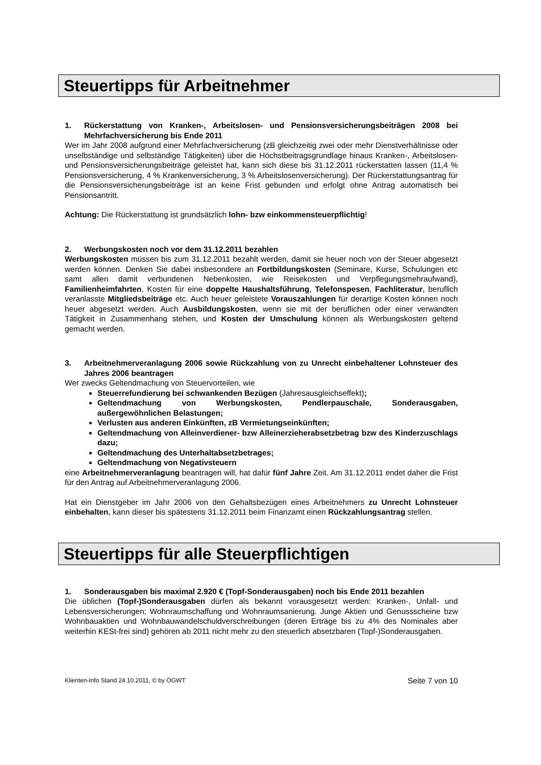Steuertipps für Arbeitnehmer
1. Rückerstattung von Kranken-, Arbeitslosen- und Pensionsversicherungsbeiträgen 2008 bei Mehrfachversicherung bis Ende 2011
Wer im Jahr 2008 aufgrund einer Mehrfachversicherung (zB gleichzeitig zwei oder mehr Dienstverhältnisse oder unselbständige und selbständige Tätigkeiten) über die Höchstbeitragsgrundlage hinaus Kranken-, Arbeitslosen- und Pensionsversicherungsbeiträge geleistet hat, kann sich diese bis 31.12.2011 rückerstatten lassen (11,4 % Pensionsversicherung, 4 % Krankenversicherung, 3 % Arbeitslosenversicherung). Der Rückerstattungsantrag für die Pensionsversicherungsbeiträge ist an keine Frist gebunden und erfolgt ohne Antrag automatisch bei Pensionsantritt.
Achtung: Die Rückerstattung ist grundsätzlich lohn- bzw einkommensteuerpflichtig!
2. Werbungskosten noch vor dem 31.12.2011 bezahlen
Werbungskosten müssen bis zum 31.12.2011 bezahlt werden, damit sie heuer noch von der Steuer abgesetzt werden können. Denken Sie dabei insbesondere an Fortbildungskosten (Seminare, Kurse, Schulungen etc samt allen damit verbundenen Nebenkosten, wie Reisekosten und Verpflegungsmehraufwand), Familienheimfahrten, Kosten für eine doppelte Haushaltsführung, Telefonspesen, Fachliteratur, beruflich veranlasste Mitgliedsbeiträge etc. Auch heuer geleistete Vorauszahlungen für derartige Kosten können noch heuer abgesetzt werden. Auch Ausbildungskosten, wenn sie mit der beruflichen oder einer verwandten Tätigkeit in Zusammenhang stehen, und Kosten der Umschulung können als Werbungskosten geltend gemacht werden.
3. Arbeitnehmerveranlagung 2006 sowie Rückzahlung von zu Unrecht einbehaltener Lohnsteuer des Jahres 2006 beantragen
Wer zwecks Geltendmachung von Steuervorteilen, wie
Steuerrefundierung bei schwankenden Bezügen (Jahresausgleichseffekt);
Geltendmachung von Werbungskosten, Pendlerpauschale, Sonderausgaben, außergewöhnlichen Belastungen;
Verlusten aus anderen Einkünften, zB Vermietungseinkünften;
Geltendmachung von Alleinverdiener- bzw Alleinerzieherabsetzbetrag bzw des Kinderzuschlags dazu;
Geltendmachung des Unterhaltabsetzbetrages;
Geltendmachung von Negativsteuern
eine Arbeitnehmerveranlagung beantragen will, hat dafür fünf Jahre Zeit. Am 31.12.2011 endet daher die Frist für den Antrag auf Arbeitnehmerveranlagung 2006.
Hat ein Dienstgeber im Jahr 2006 von den Gehaltsbezügen eines Arbeitnehmers zu Unrecht Lohnsteuer einbehalten, kann dieser bis spätestens 31.12.2011 beim Finanzamt einen Rückzahlungsantrag stellen.
Steuertipps für alle Steuerpflichtigen
1. Sonderausgaben bis maximal 2.920 € (Topf-Sonderausgaben) noch bis Ende 2011 bezahlen
Die üblichen (Topf-)Sonderausgaben dürfen als bekannt vorausgesetzt werden: Kranken-, Unfall- und Lebensversicherungen; Wohnraumschaffung und Wohnraumsanierung. Junge Aktien und Genussscheine bzw Wohnbauaktien und Wohnbauwandelschuldverschreibungen (deren Erträge bis zu 4% des Nominales aber weiterhin KESt-frei sind) gehören ab 2011 nicht mehr zu den steuerlich absetzbaren (Topf-)Sonderausgaben.
Klienten-Info Stand 24.10.2011, © by ÖGWT Seite 7 von 10